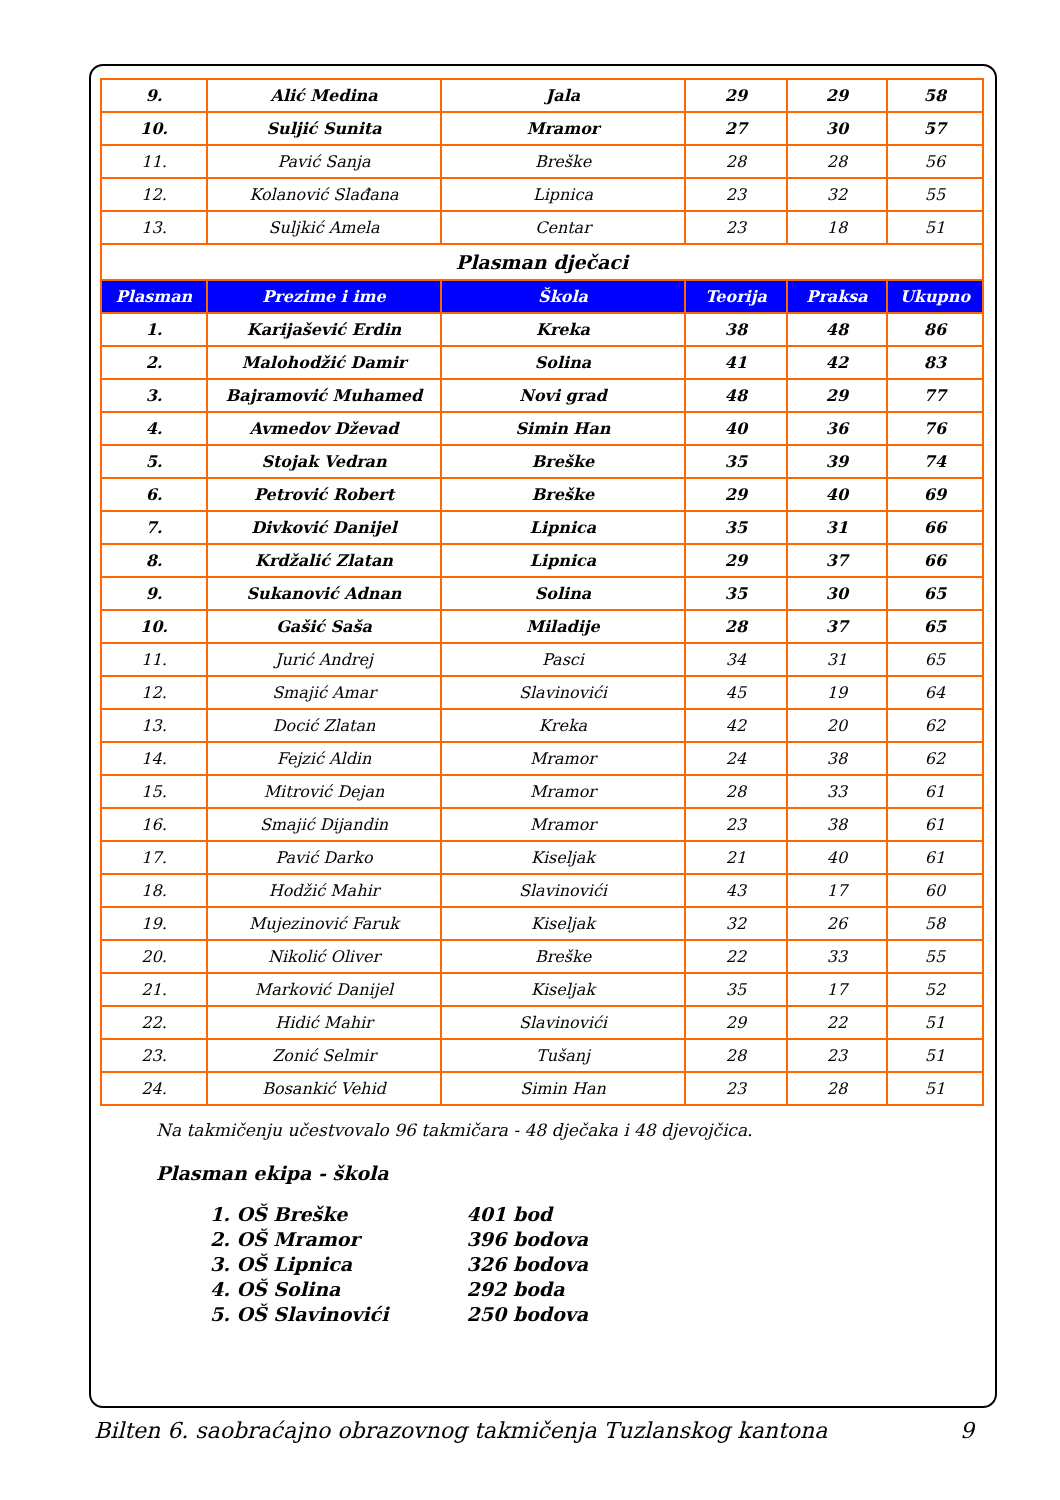| 9. | Alić Medina | Jala | 29 | 29 | 58 |
| 10. | Suljić Sunita | Mramor | 27 | 30 | 57 |
| 11. | Pavić Sanja | Breške | 28 | 28 | 56 |
| 12. | Kolanović Slađana | Lipnica | 23 | 32 | 55 |
| 13. | Suljkić Amela | Centar | 23 | 18 | 51 |
| Plasman dječaci | | | | | |
| Plasman | Prezime i ime | Škola | Teorija | Praksa | Ukupno |
| 1. | Karijašević Erdin | Kreka | 38 | 48 | 86 |
| 2. | Malohodžić Damir | Solina | 41 | 42 | 83 |
| 3. | Bajramović Muhamed | Novi grad | 48 | 29 | 77 |
| 4. | Avmedov Dževad | Simin Han | 40 | 36 | 76 |
| 5. | Stojak Vedran | Breške | 35 | 39 | 74 |
| 6. | Petrović Robert | Breške | 29 | 40 | 69 |
| 7. | Divković Danijel | Lipnica | 35 | 31 | 66 |
| 8. | Krdžalić Zlatan | Lipnica | 29 | 37 | 66 |
| 9. | Sukanović Adnan | Solina | 35 | 30 | 65 |
| 10. | Gašić Saša | Miladije | 28 | 37 | 65 |
| 11. | Jurić Andrej | Pasci | 34 | 31 | 65 |
| 12. | Smajić Amar | Slavinovići | 45 | 19 | 64 |
| 13. | Docić Zlatan | Kreka | 42 | 20 | 62 |
| 14. | Fejzić Aldin | Mramor | 24 | 38 | 62 |
| 15. | Mitrović Dejan | Mramor | 28 | 33 | 61 |
| 16. | Smajić Dijandin | Mramor | 23 | 38 | 61 |
| 17. | Pavić Darko | Kiseljak | 21 | 40 | 61 |
| 18. | Hodžić Mahir | Slavinovići | 43 | 17 | 60 |
| 19. | Mujezinović Faruk | Kiseljak | 32 | 26 | 58 |
| 20. | Nikolić Oliver | Breške | 22 | 33 | 55 |
| 21. | Marković Danijel | Kiseljak | 35 | 17 | 52 |
| 22. | Hidić Mahir | Slavinovići | 29 | 22 | 51 |
| 23. | Zonić Selmir | Tušanj | 28 | 23 | 51 |
| 24. | Bosankić Vehid | Simin Han | 23 | 28 | 51 |
Na takmičenju učestvovalo 96 takmičara - 48 dječaka i 48 djevojčica.
Plasman ekipa - škola
1. OŠ Breške 401 bod
2. OŠ Mramor 396 bodova
3. OŠ Lipnica 326 bodova
4. OŠ Solina 292 boda
5. OŠ Slavinovići 250 bodova
Bilten 6. saobraćajno obrazovnog takmičenja Tuzlanskog kantona 9